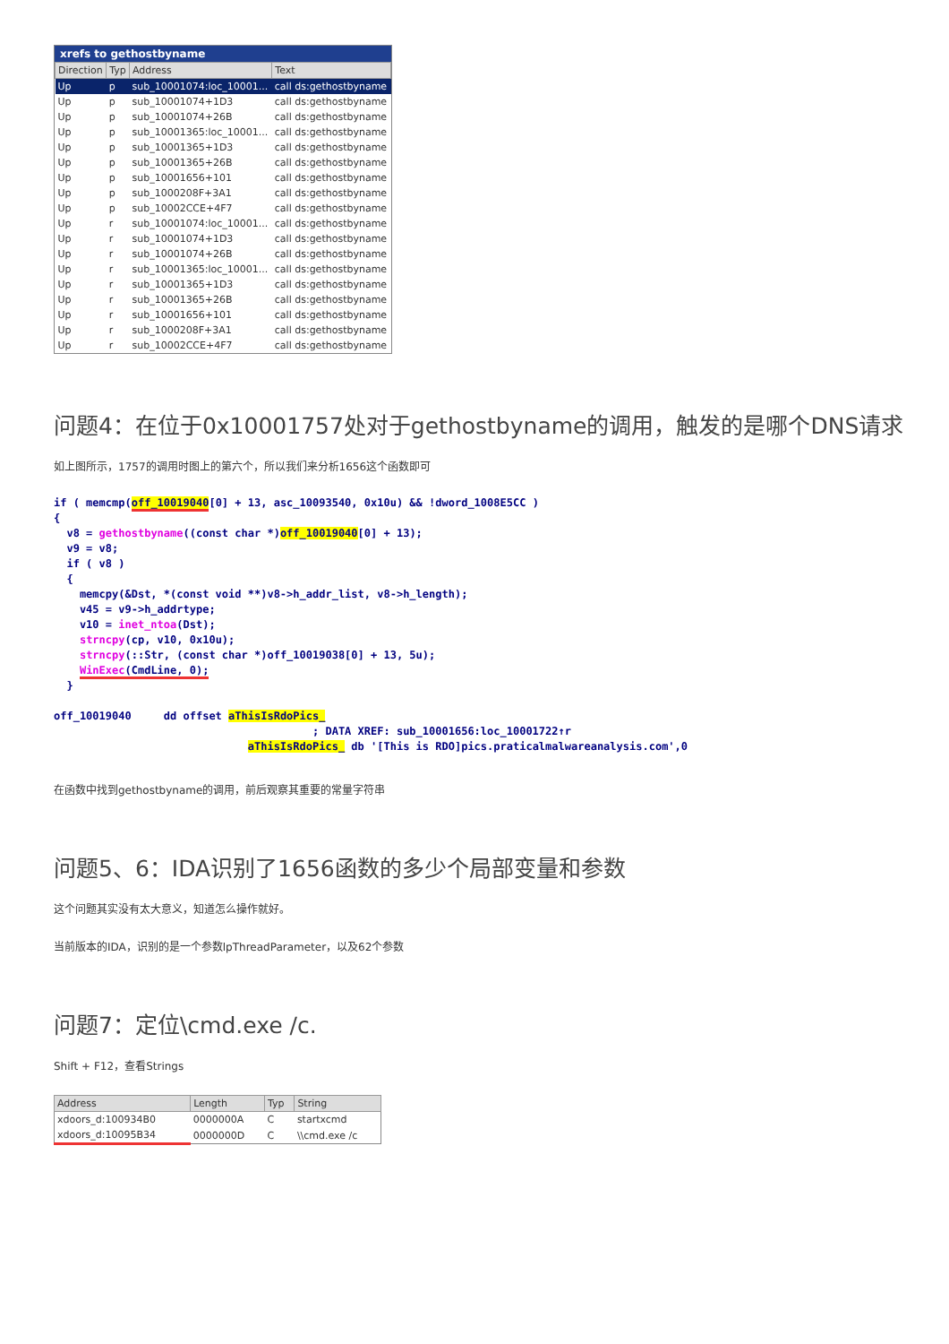xrefs to gethostbyname
| Direction | Typ | Address | Text |
| --- | --- | --- | --- |
| Up | p | sub_10001074:loc_10001... | call ds:gethostbyname |
| Up | p | sub_10001074+1D3 | call ds:gethostbyname |
| Up | p | sub_10001074+26B | call ds:gethostbyname |
| Up | p | sub_10001365:loc_10001... | call ds:gethostbyname |
| Up | p | sub_10001365+1D3 | call ds:gethostbyname |
| Up | p | sub_10001365+26B | call ds:gethostbyname |
| Up | p | sub_10001656+101 | call ds:gethostbyname |
| Up | p | sub_1000208F+3A1 | call ds:gethostbyname |
| Up | p | sub_10002CCE+4F7 | call ds:gethostbyname |
| Up | r | sub_10001074:loc_10001... | call ds:gethostbyname |
| Up | r | sub_10001074+1D3 | call ds:gethostbyname |
| Up | r | sub_10001074+26B | call ds:gethostbyname |
| Up | r | sub_10001365:loc_10001... | call ds:gethostbyname |
| Up | r | sub_10001365+1D3 | call ds:gethostbyname |
| Up | r | sub_10001365+26B | call ds:gethostbyname |
| Up | r | sub_10001656+101 | call ds:gethostbyname |
| Up | r | sub_1000208F+3A1 | call ds:gethostbyname |
| Up | r | sub_10002CCE+4F7 | call ds:gethostbyname |
问题4：在位于0x10001757处对于gethostbyname的调用，触发的是哪个DNS请求
如上图所示，1757的调用时图上的第六个，所以我们来分析1656这个函数即可
if ( memcmp(off_10019040[0] + 13, asc_10093540, 0x10u) && !dword_1008E5CC )
{
  v8 = gethostbyname((const char *)off_10019040[0] + 13);
  v9 = v8;
  if ( v8 )
  {
    memcpy(&Dst, *(const void **)v8->h_addr_list, v8->h_length);
    v45 = v9->h_addrtype;
    v10 = inet_ntoa(Dst);
    strncpy(cp, v10, 0x10u);
    strncpy(::Str, (const char *)off_10019038[0] + 13, 5u);
    WinExec(CmdLine, 0);
  }

off_10019040     dd offset aThisIsRdoPics_
                                        ; DATA XREF: sub_10001656:loc_10001722↑r
                              aThisIsRdoPics_ db '[This is RDO]pics.praticalmalwareanalysis.com',0
在函数中找到gethostbyname的调用，前后观察其重要的常量字符串
问题5、6：IDA识别了1656函数的多少个局部变量和参数
这个问题其实没有太大意义，知道怎么操作就好。
当前版本的IDA，识别的是一个参数lpThreadParameter，以及62个参数
问题7：定位\cmd.exe /c.
Shift + F12，查看Strings
| Address | Length | Typ | String |
| --- | --- | --- | --- |
| xdoors_d:100934B0 | 0000000A | C | startxcmd |
| xdoors_d:10095B34 | 0000000D | C | \\cmd.exe /c |